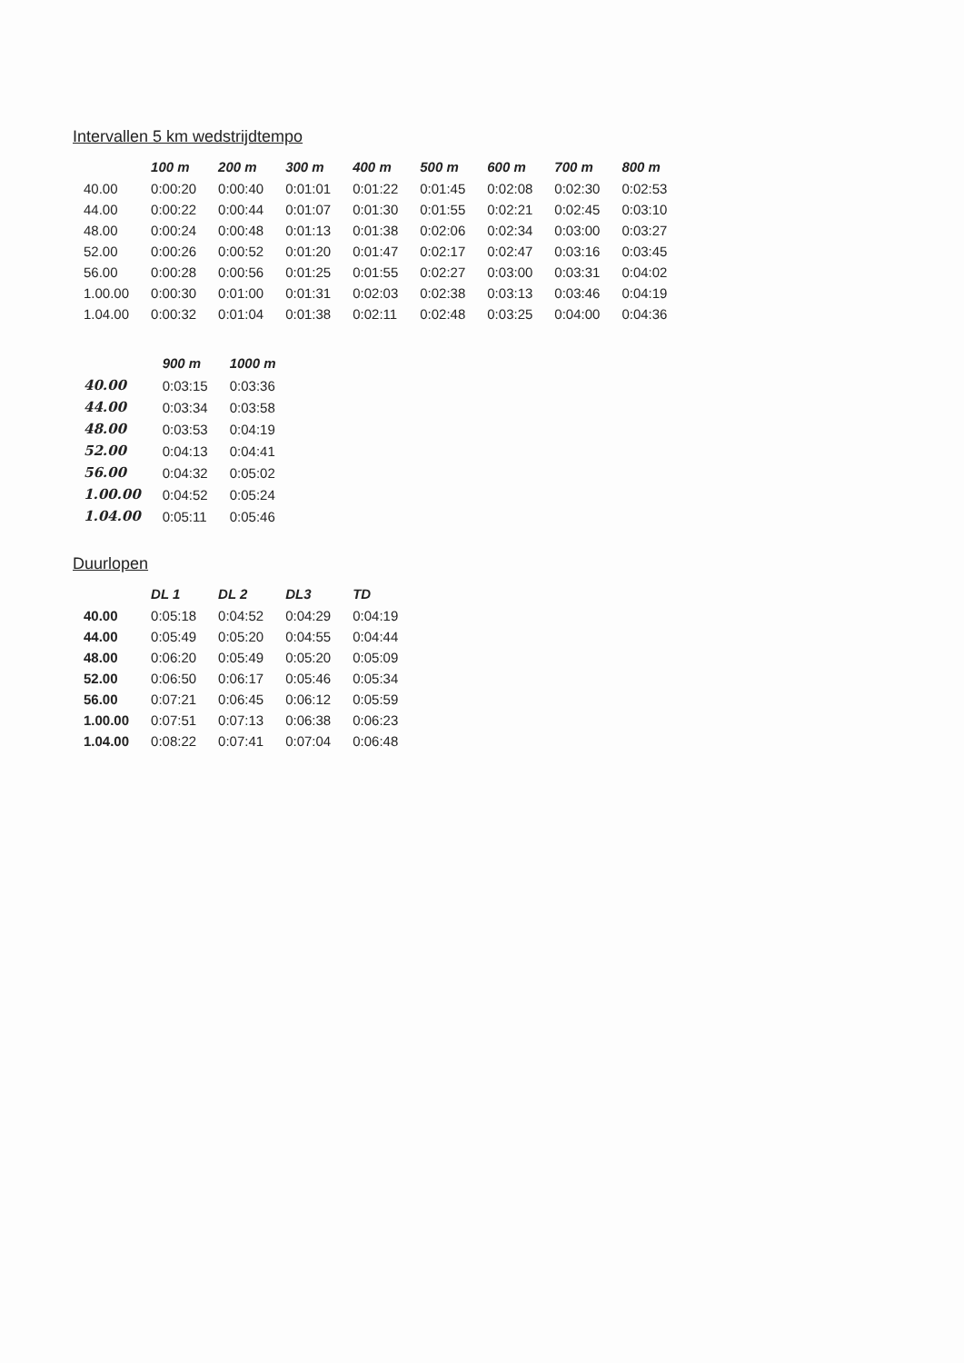Intervallen 5 km wedstrijdtempo
| | 100 m | 200 m | 300 m | 400 m | 500 m | 600 m | 700 m | 800 m |
| --- | --- | --- | --- | --- | --- | --- | --- | --- |
| 40.00 | 0:00:20 | 0:00:40 | 0:01:01 | 0:01:22 | 0:01:45 | 0:02:08 | 0:02:30 | 0:02:53 |
| 44.00 | 0:00:22 | 0:00:44 | 0:01:07 | 0:01:30 | 0:01:55 | 0:02:21 | 0:02:45 | 0:03:10 |
| 48.00 | 0:00:24 | 0:00:48 | 0:01:13 | 0:01:38 | 0:02:06 | 0:02:34 | 0:03:00 | 0:03:27 |
| 52.00 | 0:00:26 | 0:00:52 | 0:01:20 | 0:01:47 | 0:02:17 | 0:02:47 | 0:03:16 | 0:03:45 |
| 56.00 | 0:00:28 | 0:00:56 | 0:01:25 | 0:01:55 | 0:02:27 | 0:03:00 | 0:03:31 | 0:04:02 |
| 1.00.00 | 0:00:30 | 0:01:00 | 0:01:31 | 0:02:03 | 0:02:38 | 0:03:13 | 0:03:46 | 0:04:19 |
| 1.04.00 | 0:00:32 | 0:01:04 | 0:01:38 | 0:02:11 | 0:02:48 | 0:03:25 | 0:04:00 | 0:04:36 |
| | 900 m | 1000 m |
| --- | --- | --- |
| 40.00 | 0:03:15 | 0:03:36 |
| 44.00 | 0:03:34 | 0:03:58 |
| 48.00 | 0:03:53 | 0:04:19 |
| 52.00 | 0:04:13 | 0:04:41 |
| 56.00 | 0:04:32 | 0:05:02 |
| 1.00.00 | 0:04:52 | 0:05:24 |
| 1.04.00 | 0:05:11 | 0:05:46 |
Duurlopen
| | DL 1 | DL 2 | DL3 | TD |
| --- | --- | --- | --- | --- |
| 40.00 | 0:05:18 | 0:04:52 | 0:04:29 | 0:04:19 |
| 44.00 | 0:05:49 | 0:05:20 | 0:04:55 | 0:04:44 |
| 48.00 | 0:06:20 | 0:05:49 | 0:05:20 | 0:05:09 |
| 52.00 | 0:06:50 | 0:06:17 | 0:05:46 | 0:05:34 |
| 56.00 | 0:07:21 | 0:06:45 | 0:06:12 | 0:05:59 |
| 1.00.00 | 0:07:51 | 0:07:13 | 0:06:38 | 0:06:23 |
| 1.04.00 | 0:08:22 | 0:07:41 | 0:07:04 | 0:06:48 |